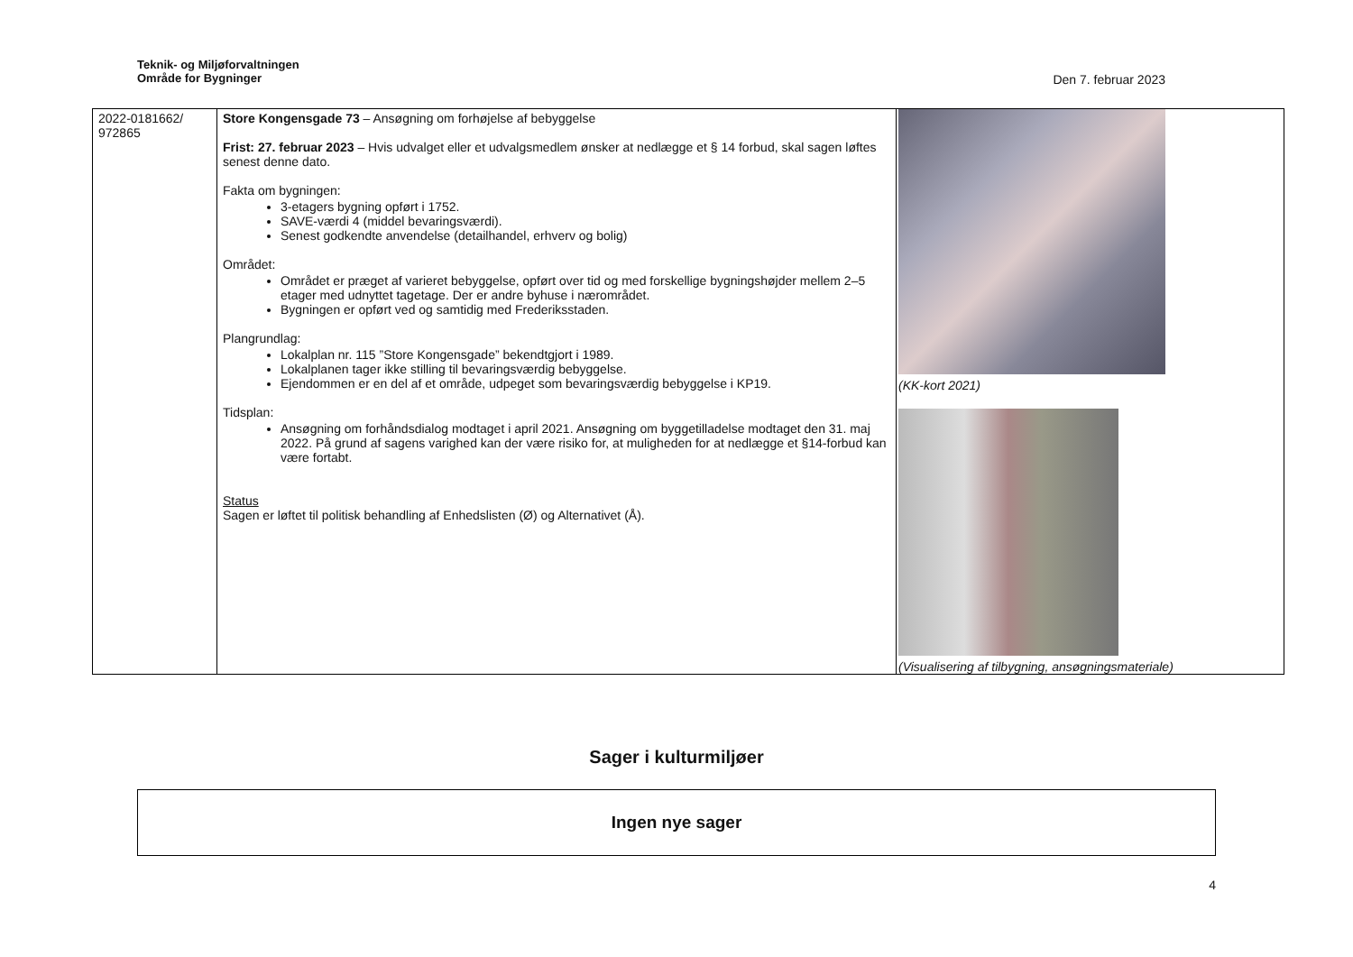Teknik- og Miljøforvaltningen
Område for Bygninger
Den 7. februar 2023
| 2022-0181662/ 972865 | Store Kongensgade 73 – Ansøgning om forhøjelse af bebyggelse Frist: 27. februar 2023 – Hvis udvalget eller et udvalgsmedlem ønsker at nedlægge et § 14 forbud, skal sagen løftes senest denne dato. Fakta om bygningen: 3-etagers bygning opført i 1752. SAVE-værdi 4 (middel bevaringsværdi). Senest godkendte anvendelse (detailhandel, erhverv og bolig) Området: Området er præget af varieret bebyggelse, opført over tid og med forskellige bygningshøjder mellem 2–5 etager med udnyttet tagetage. Der er andre byhuse i nærområdet. Bygningen er opført ved og samtidig med Frederiksstaden. Plangrundlag: Lokalplan nr. 115 ”Store Kongensgade” bekendtgjort i 1989. Lokalplanen tager ikke stilling til bevaringsværdig bebyggelse. Ejendommen er en del af et område, udpeget som bevaringsværdig bebyggelse i KP19. Tidsplan: Ansøgning om forhåndsdialog modtaget i april 2021. Ansøgning om byggetilladelse modtaget den 31. maj 2022. På grund af sagens varighed kan der være risiko for, at muligheden for at nedlægge et §14-forbud kan være fortabt. Status Sagen er løftet til politisk behandling af Enhedslisten (Ø) og Alternativet (Å). | (KK-kort 2021) (Visualisering af tilbygning, ansøgningsmateriale) |
Sager i kulturmiljøer
Ingen nye sager
4